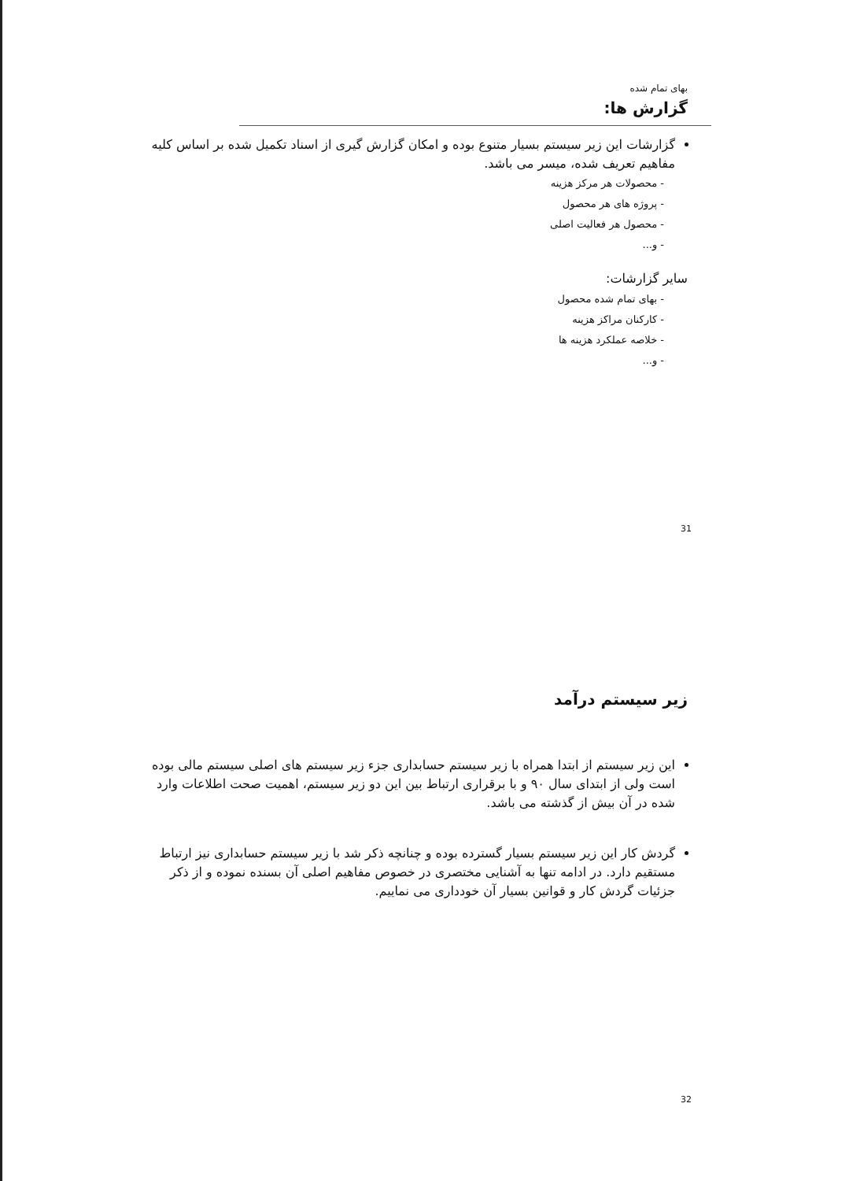بهای تمام شده
گزارش ها:
گزارشات این زیر سیستم بسیار متنوع بوده و امکان گزارش گیری از اسناد تکمیل شده بر اساس کلیه مفاهیم تعریف شده، میسر می باشد.
- محصولات هر مرکز هزینه
- پروژه های هر محصول
- محصول هر فعالیت اصلی
- و...
سایر گزارشات:
- بهای تمام شده محصول
- کارکنان مراکز هزینه
- خلاصه عملکرد هزینه ها
- و...
31
زیر سیستم درآمد
این زیر سیستم از ابتدا همراه با زیر سیستم حسابداری جزء زیر سیستم های اصلی سیستم مالی بوده است ولی از ابتدای سال ۹۰ و با برقراری ارتباط بین این دو زیر سیستم، اهمیت صحت اطلاعات وارد شده در آن بیش از گذشته می باشد.
گردش کار این زیر سیستم بسیار گسترده بوده و چنانچه ذکر شد با زیر سیستم حسابداری نیز ارتباط مستقیم دارد. در ادامه تنها به آشنایی مختصری در خصوص مفاهیم اصلی آن بسنده نموده و از ذکر جزئیات گردش کار و قوانین بسیار آن خودداری می نماییم.
32